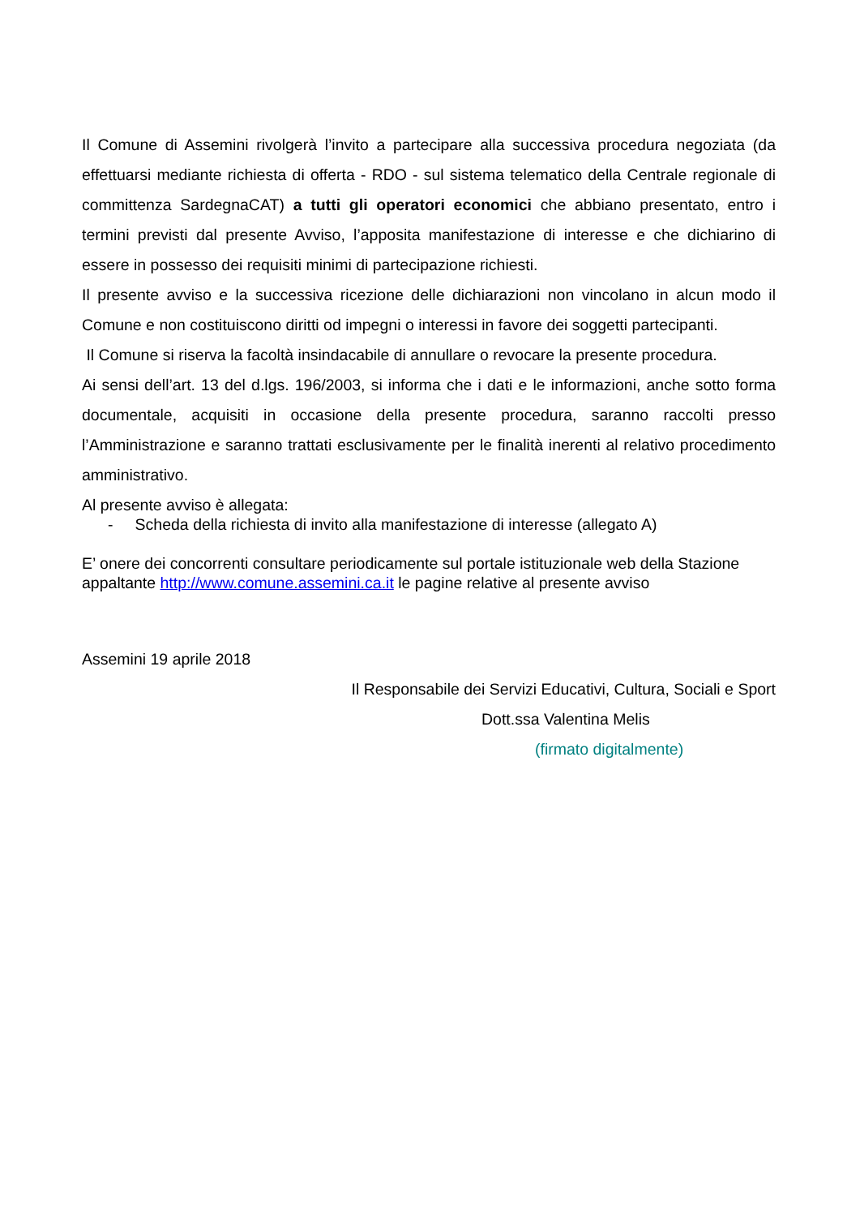Il Comune di Assemini rivolgerà l’invito a partecipare alla successiva procedura negoziata (da effettuarsi mediante richiesta di offerta - RDO - sul sistema telematico della Centrale regionale di committenza SardegnaCAT) a tutti gli operatori economici che abbiano presentato, entro i termini previsti dal presente Avviso, l’apposita manifestazione di interesse e che dichiarino di essere in possesso dei requisiti minimi di partecipazione richiesti.
Il presente avviso e la successiva ricezione delle dichiarazioni non vincolano in alcun modo il Comune e non costituiscono diritti od impegni o interessi in favore dei soggetti partecipanti.
Il Comune si riserva la facoltà insindacabile di annullare o revocare la presente procedura.
Ai sensi dell’art. 13 del d.lgs. 196/2003, si informa che i dati e le informazioni, anche sotto forma documentale, acquisiti in occasione della presente procedura, saranno raccolti presso l’Amministrazione e saranno trattati esclusivamente per le finalità inerenti al relativo procedimento amministrativo.
Al presente avviso è allegata:
- Scheda della richiesta di invito alla manifestazione di interesse (allegato A)
E’ onere dei concorrenti consultare periodicamente sul portale istituzionale web della Stazione appaltante http://www.comune.assemini.ca.it le pagine relative al presente avviso
Assemini 19 aprile 2018
Il Responsabile dei Servizi Educativi, Cultura, Sociali e Sport
Dott.ssa Valentina Melis
(firmato digitalmente)